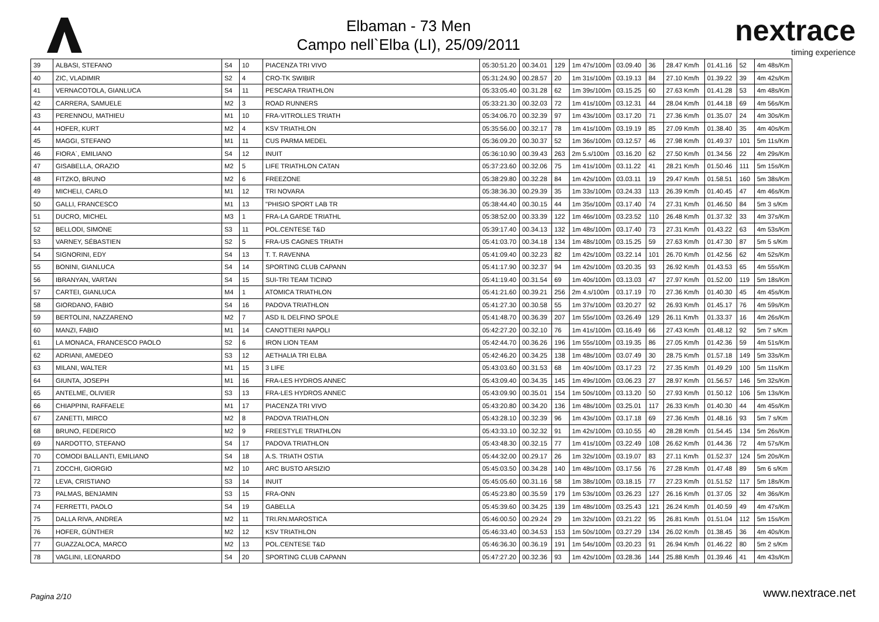Elbaman - 73 Men
Campo nell`Elba (LI), 25/09/2011
nextrace
timing experience
| 39 | ALBASI, STEFANO | S4 | 10 | PIACENZA TRI VIVO | 05:30:51.20 | 00.34.01 | 129 | 1m 47s/100m | 03.09.40 | 36 | 28.47 Km/h | 01.41.16 | 52 | 4m 48s/Km |
| 40 | ZIC, VLADIMIR | S2 | 4 | CRO-TK SWIBIR | 05:31:24.90 | 00.28.57 | 20 | 1m 31s/100m | 03.19.13 | 84 | 27.10 Km/h | 01.39.22 | 39 | 4m 42s/Km |
| 41 | VERNACOTOLA, GIANLUCA | S4 | 11 | PESCARA TRIATHLON | 05:33:05.40 | 00.31.28 | 62 | 1m 39s/100m | 03.15.25 | 60 | 27.63 Km/h | 01.41.28 | 53 | 4m 48s/Km |
| 42 | CARRERA, SAMUELE | M2 | 3 | ROAD RUNNERS | 05:33:21.30 | 00.32.03 | 72 | 1m 41s/100m | 03.12.31 | 44 | 28.04 Km/h | 01.44.18 | 69 | 4m 56s/Km |
| 43 | PERENNOU, MATHIEU | M1 | 10 | FRA-VITROLLES TRIATH | 05:34:06.70 | 00.32.39 | 97 | 1m 43s/100m | 03.17.20 | 71 | 27.36 Km/h | 01.35.07 | 24 | 4m 30s/Km |
| 44 | HOFER, KURT | M2 | 4 | KSV TRIATHLON | 05:35:56.00 | 00.32.17 | 78 | 1m 41s/100m | 03.19.19 | 85 | 27.09 Km/h | 01.38.40 | 35 | 4m 40s/Km |
| 45 | MAGGI, STEFANO | M1 | 11 | CUS PARMA MEDEL | 05:36:09.20 | 00.30.37 | 52 | 1m 36s/100m | 03.12.57 | 46 | 27.98 Km/h | 01.49.37 | 101 | 5m 11s/Km |
| 46 | FIORA`, EMILIANO | S4 | 12 | INUIT | 05:36:10.90 | 00.39.43 | 263 | 2m 5.s/100m | 03.16.20 | 62 | 27.50 Km/h | 01.34.56 | 22 | 4m 29s/Km |
| 47 | GISABELLA, ORAZIO | M2 | 5 | LIFE TRIATHLON CATAN | 05:37:23.60 | 00.32.06 | 75 | 1m 41s/100m | 03.11.22 | 41 | 28.21 Km/h | 01.50.46 | 111 | 5m 15s/Km |
| 48 | FITZKO, BRUNO | M2 | 6 | FREEZONE | 05:38:29.80 | 00.32.28 | 84 | 1m 42s/100m | 03.03.11 | 19 | 29.47 Km/h | 01.58.51 | 160 | 5m 38s/Km |
| 49 | MICHELI, CARLO | M1 | 12 | TRI NOVARA | 05:38:36.30 | 00.29.39 | 35 | 1m 33s/100m | 03.24.33 | 113 | 26.39 Km/h | 01.40.45 | 47 | 4m 46s/Km |
| 50 | GALLI, FRANCESCO | M1 | 13 | "PHISIO SPORT LAB TR | 05:38:44.40 | 00.30.15 | 44 | 1m 35s/100m | 03.17.40 | 74 | 27.31 Km/h | 01.46.50 | 84 | 5m 3 s/Km |
| 51 | DUCRO, MICHEL | M3 | 1 | FRA-LA GARDE TRIATHL | 05:38:52.00 | 00.33.39 | 122 | 1m 46s/100m | 03.23.52 | 110 | 26.48 Km/h | 01.37.32 | 33 | 4m 37s/Km |
| 52 | BELLODI, SIMONE | S3 | 11 | POL.CENTESE T&D | 05:39:17.40 | 00.34.13 | 132 | 1m 48s/100m | 03.17.40 | 73 | 27.31 Km/h | 01.43.22 | 63 | 4m 53s/Km |
| 53 | VARNEY, SÉBASTIEN | S2 | 5 | FRA-US CAGNES TRIATH | 05:41:03.70 | 00.34.18 | 134 | 1m 48s/100m | 03.15.25 | 59 | 27.63 Km/h | 01.47.30 | 87 | 5m 5 s/Km |
| 54 | SIGNORINI, EDY | S4 | 13 | T. T. RAVENNA | 05:41:09.40 | 00.32.23 | 82 | 1m 42s/100m | 03.22.14 | 101 | 26.70 Km/h | 01.42.56 | 62 | 4m 52s/Km |
| 55 | BONINI, GIANLUCA | S4 | 14 | SPORTING CLUB CAPANN | 05:41:17.90 | 00.32.37 | 94 | 1m 42s/100m | 03.20.35 | 93 | 26.92 Km/h | 01.43.53 | 65 | 4m 55s/Km |
| 56 | IBRANYAN, VARTAN | S4 | 15 | SUI-TRI TEAM TICINO | 05:41:19.40 | 00.31.54 | 69 | 1m 40s/100m | 03.13.03 | 47 | 27.97 Km/h | 01.52.00 | 119 | 5m 18s/Km |
| 57 | CARTEI, GIANLUCA | M4 | 1 | ATOMICA TRIATHLON | 05:41:21.60 | 00.39.21 | 256 | 2m 4.s/100m | 03.17.19 | 70 | 27.36 Km/h | 01.40.30 | 45 | 4m 45s/Km |
| 58 | GIORDANO, FABIO | S4 | 16 | PADOVA TRIATHLON | 05:41:27.30 | 00.30.58 | 55 | 1m 37s/100m | 03.20.27 | 92 | 26.93 Km/h | 01.45.17 | 76 | 4m 59s/Km |
| 59 | BERTOLINI, NAZZARENO | M2 | 7 | ASD IL DELFINO SPOLE | 05:41:48.70 | 00.36.39 | 207 | 1m 55s/100m | 03.26.49 | 129 | 26.11 Km/h | 01.33.37 | 16 | 4m 26s/Km |
| 60 | MANZI, FABIO | M1 | 14 | CANOTTIERI NAPOLI | 05:42:27.20 | 00.32.10 | 76 | 1m 41s/100m | 03.16.49 | 66 | 27.43 Km/h | 01.48.12 | 92 | 5m 7 s/Km |
| 61 | LA MONACA, FRANCESCO PAOLO | S2 | 6 | IRON LION TEAM | 05:42:44.70 | 00.36.26 | 196 | 1m 55s/100m | 03.19.35 | 86 | 27.05 Km/h | 01.42.36 | 59 | 4m 51s/Km |
| 62 | ADRIANI, AMEDEO | S3 | 12 | AETHALIA TRI ELBA | 05:42:46.20 | 00.34.25 | 138 | 1m 48s/100m | 03.07.49 | 30 | 28.75 Km/h | 01.57.18 | 149 | 5m 33s/Km |
| 63 | MILANI, WALTER | M1 | 15 | 3 LIFE | 05:43:03.60 | 00.31.53 | 68 | 1m 40s/100m | 03.17.23 | 72 | 27.35 Km/h | 01.49.29 | 100 | 5m 11s/Km |
| 64 | GIUNTA, JOSEPH | M1 | 16 | FRA-LES HYDROS ANNEC | 05:43:09.40 | 00.34.35 | 145 | 1m 49s/100m | 03.06.23 | 27 | 28.97 Km/h | 01.56.57 | 146 | 5m 32s/Km |
| 65 | ANTELME, OLIVIER | S3 | 13 | FRA-LES HYDROS ANNEC | 05:43:09.90 | 00.35.01 | 154 | 1m 50s/100m | 03.13.20 | 50 | 27.93 Km/h | 01.50.12 | 106 | 5m 13s/Km |
| 66 | CHIAPPINI, RAFFAELE | M1 | 17 | PIACENZA TRI VIVO | 05:43:20.80 | 00.34.20 | 136 | 1m 48s/100m | 03.25.01 | 117 | 26.33 Km/h | 01.40.30 | 44 | 4m 45s/Km |
| 67 | ZANETTI, MIRCO | M2 | 8 | PADOVA TRIATHLON | 05:43:28.10 | 00.32.39 | 96 | 1m 43s/100m | 03.17.18 | 69 | 27.36 Km/h | 01.48.16 | 93 | 5m 7 s/Km |
| 68 | BRUNO, FEDERICO | M2 | 9 | FREESTYLE TRIATHLON | 05:43:33.10 | 00.32.32 | 91 | 1m 42s/100m | 03.10.55 | 40 | 28.28 Km/h | 01.54.45 | 134 | 5m 26s/Km |
| 69 | NARDOTTO, STEFANO | S4 | 17 | PADOVA TRIATHLON | 05:43:48.30 | 00.32.15 | 77 | 1m 41s/100m | 03.22.49 | 108 | 26.62 Km/h | 01.44.36 | 72 | 4m 57s/Km |
| 70 | COMODI BALLANTI, EMILIANO | S4 | 18 | A.S. TRIATH OSTIA | 05:44:32.00 | 00.29.17 | 26 | 1m 32s/100m | 03.19.07 | 83 | 27.11 Km/h | 01.52.37 | 124 | 5m 20s/Km |
| 71 | ZOCCHI, GIORGIO | M2 | 10 | ARC BUSTO ARSIZIO | 05:45:03.50 | 00.34.28 | 140 | 1m 48s/100m | 03.17.56 | 76 | 27.28 Km/h | 01.47.48 | 89 | 5m 6 s/Km |
| 72 | LEVA, CRISTIANO | S3 | 14 | INUIT | 05:45:05.60 | 00.31.16 | 58 | 1m 38s/100m | 03.18.15 | 77 | 27.23 Km/h | 01.51.52 | 117 | 5m 18s/Km |
| 73 | PALMAS, BENJAMIN | S3 | 15 | FRA-ONN | 05:45:23.80 | 00.35.59 | 179 | 1m 53s/100m | 03.26.23 | 127 | 26.16 Km/h | 01.37.05 | 32 | 4m 36s/Km |
| 74 | FERRETTI, PAOLO | S4 | 19 | GABELLA | 05:45:39.60 | 00.34.25 | 139 | 1m 48s/100m | 03.25.43 | 121 | 26.24 Km/h | 01.40.59 | 49 | 4m 47s/Km |
| 75 | DALLA RIVA, ANDREA | M2 | 11 | TRI.RN.MAROSTICA | 05:46:00.50 | 00.29.24 | 29 | 1m 32s/100m | 03.21.22 | 95 | 26.81 Km/h | 01.51.04 | 112 | 5m 15s/Km |
| 76 | HOFER, GÜNTHER | M2 | 12 | KSV TRIATHLON | 05:46:33.40 | 00.34.53 | 153 | 1m 50s/100m | 03.27.29 | 134 | 26.02 Km/h | 01.38.45 | 36 | 4m 40s/Km |
| 77 | GUAZZALOCA, MARCO | M2 | 13 | POL.CENTESE T&D | 05:46:36.30 | 00.36.19 | 191 | 1m 54s/100m | 03.20.23 | 91 | 26.94 Km/h | 01.46.22 | 80 | 5m 2 s/Km |
| 78 | VAGLINI, LEONARDO | S4 | 20 | SPORTING CLUB CAPANN | 05:47:27.20 | 00.32.36 | 93 | 1m 42s/100m | 03.28.36 | 144 | 25.88 Km/h | 01.39.46 | 41 | 4m 43s/Km |
Pagina 2/10 www.nextrace.net